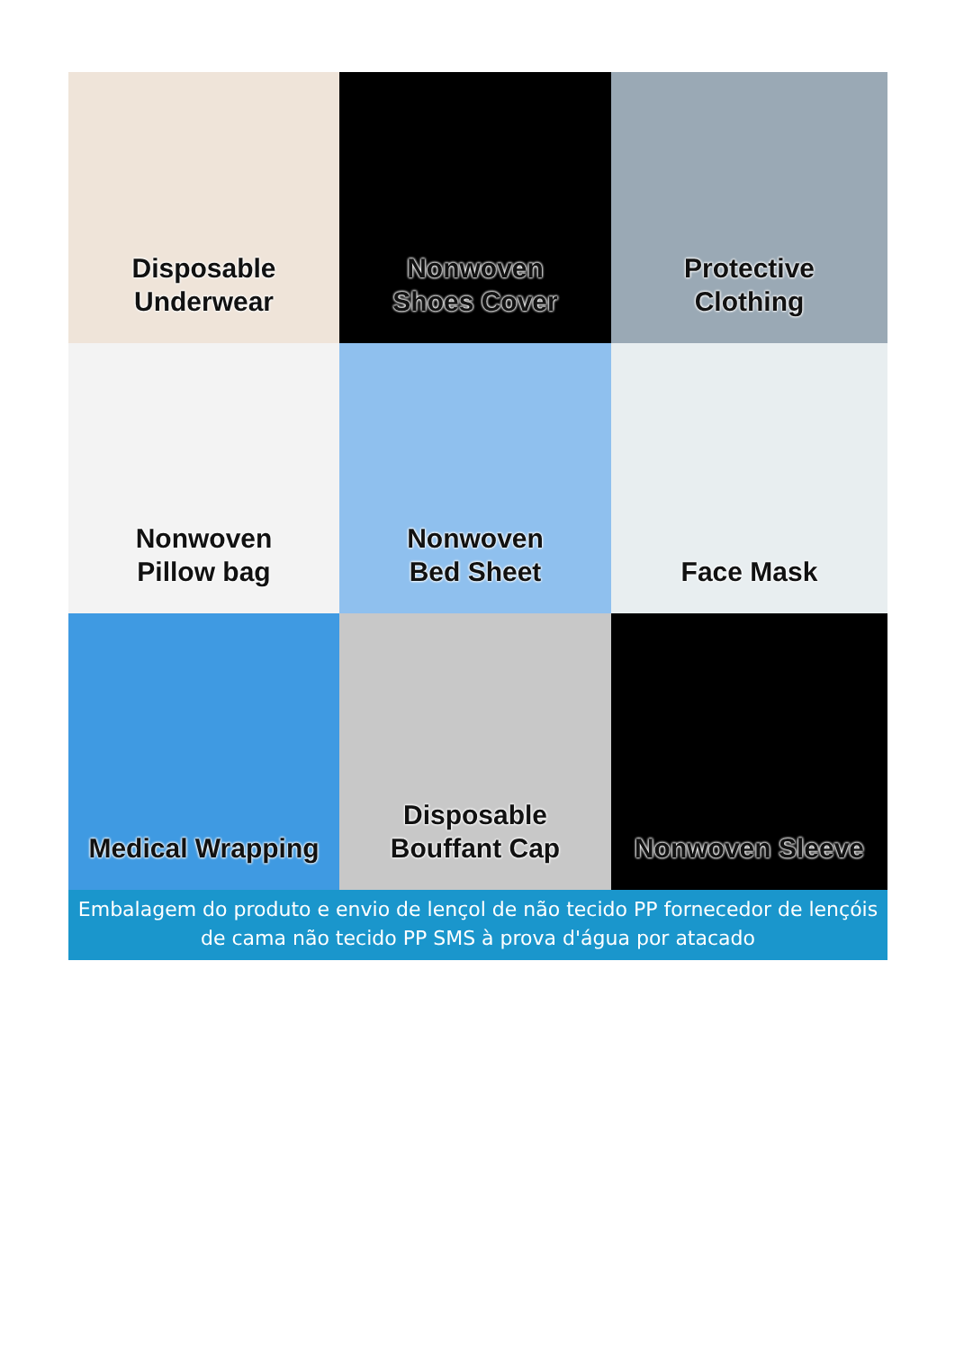Disposable
Underwear
Nonwoven
Shoes Cover
Protective
Clothing
Nonwoven
Pillow bag
Nonwoven
Bed Sheet
Face Mask
Medical Wrapping
Disposable
Bouffant Cap
Nonwoven Sleeve
Embalagem do produto e envio de lençol de não tecido PP fornecedor de lençóis de cama não tecido PP SMS à prova d'água por atacado